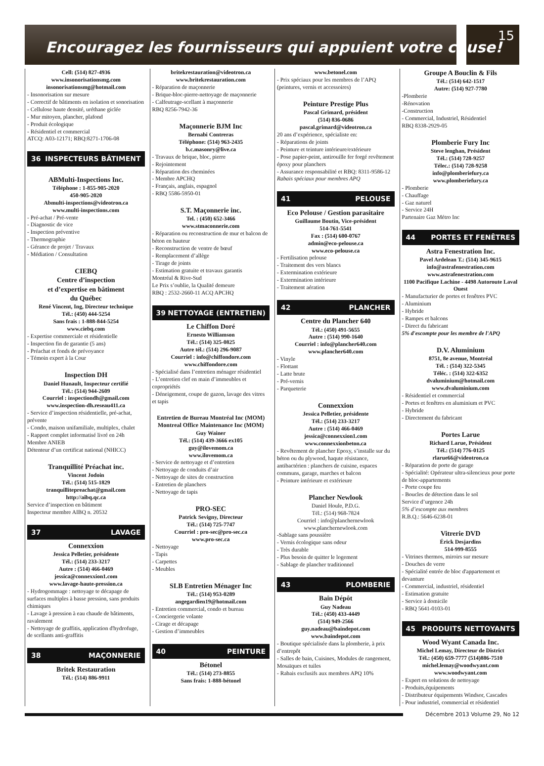Encouragez les fournisseurs qui appuient votre cause!
15
Cell: (514) 827-4936
www.insonorisationsmg.com
insonorisationsmg@hotmail.com
- Insonorisation sur mesure
- Correctif de bâtiments en isolation et sonorisation
- Cellulose haute densité, uréthane giclée
- Mur mitoyen, plancher, plafond
- Produit écologique
- Résidentiel et commercial
ATCQ: A03-12171; RBQ:8271-1706-08
36 INSPECTEURS BÂTIMENT
ABMulti-Inspections Inc.
Téléphone : 1-855-905-2020
450-905-2020
Abmulti-inspections@videotron.ca
www.multi-inspections.com
- Pré-achat / Pré-vente
- Diagnostic de vice
- Inspection préventive
- Thermographie
- Gérance de projet / Travaux
- Médiation / Consultation
CIEBQ
Centre d’inspection
et d’expertise en bâtiment
du Québec
René Vincent, Ing, Directeur technique
Tél.: (450) 444-5254
Sans frais : 1-888-844-5254
www.ciebq.com
- Expertise commerciale et résidentielle
- Inspection fin de garantie (5 ans)
- Préachat et fonds de prévoyance
- Témoin expert à la Cour
Inspection DH
Daniel Hunault, Inspecteur certifié
Tél.: (514) 944-2609
Courriel : inspectiondh@gmail.com
www.inspection-dh.reseau411.ca
- Service d’inspection résidentielle, pré-achat, prévente
- Condo, maison unifamiliale, multiplex, chalet
- Rapport complet informatisé livré en 24h
Membre ANIEB
Détenteur d’un certificat national (NHICC)
Tranquillité Préachat inc.
Vincent Jodoin
Tél.: (514) 515-1829
tranquillitepreachat@gmail.com
http://aibq.qc.ca
Service d’inspection en bâtiment
Inspecteur membre AIBQ n. 20532
37 LAVAGE
Connexxion
Jessica Pelletier, présidente
Tél.: (514) 233-3217
Autre : (514) 466-0469
jessica@connexxion1.com
www.lavage-haute-pression.ca
- Hydrogommage : nettoyage te décapage de surfaces multiples à basse pression, sans produits chimiques
- Lavage à pression à eau chaude de bâtiments, ravalement
- Nettoyage de graffitis, application d'hydrofuge, de scellants anti-graffitis
38 MAÇONNERIE
Britek Restauration
Tél.: (514) 886-9911
britekrestauration@videotron.ca
www.britekrestauration.com
- Réparation de maçonnerie
- Brique-bloc-pierre-nettoyage de maçonnerie
- Calfeutrage-scellant à maçonnerie
RBQ 8256-7942-36
Maçonnerie BJM Inc
Bernabi Contreras
Téléphone: (514) 963-2435
b.c.masonry@live.ca
- Travaux de brique, bloc, pierre
- Rejointement
- Réparation des cheminées
- Membre APCHQ
- Français, anglais, espagnol
- RBQ 5586-5950-01
S.T. Maçonnerie inc.
Tel. : (450) 652-3466
www.stmaconnerie.com
- Réparation ou reconstruction de mur et balcon de béton en hauteur
- Reconstruction de ventre de bœuf
- Remplacement d’allège
- Tirage de joints
- Estimation gratuite et travaux garantis
Montréal & Rive-Sud
Le Prix s’oublie, la Qualité demeure
RBQ : 2532-2660-11 ACQ APCHQ
39 NETTOYAGE (ENTRETIEN)
Le Chiffon Doré
Ernesto Williamson
Tél.: (514) 325-0825
Autre tél.: (514) 296-9087
Courriel : info@chiffondore.com
www.chiffondore.com
- Spécialisé dans l’entretien ménager résidentiel
- L’entretien clef en main d’immeubles et copropriétés
- Déneigement, coupe de gazon, lavage des vitres et tapis
Entretien de Bureau Montréal Inc (MOM)
Montreal Office Maintenance Inc (MOM)
Guy Wainer
Tél.: (514) 439-3666 ex105
guy@ilovemom.ca
www.ilovemom.ca
- Service de nettoyage et d’entretien
- Nettoyage de conduits d’air
- Nettoyage de sites de construction
- Entretien de planchers
- Nettoyage de tapis
PRO-SEC
Patrick Sevigny, Directeur
Tél.: (514) 725-7747
Courriel : pro-sec@pro-sec.ca
www.pro-sec.ca
- Nettoyage
- Tapis
- Carpettes
- Meubles
SLB Entretien Ménager Inc
Tél.: (514) 953-0289
angegardien19@hotmail.com
- Entretien commercial, condo et bureau
- Conciergerie volante
- Cirage et décapage
- Gestion d’immeubles
40 PEINTURE
Bétonel
Tél.: (514) 273-8855
Sans frais: 1-888-bétonel
www.betonel.com
- Prix spéciaux pour les membres de l’APQ (peintures, vernis et accessoires)
Peinture Prestige Plus
Pascal Grimard, président
(514) 836-0686
pascal.grimard@videotron.ca
20 ans d’expérience, spécialiste en:
- Réparations de joints
- Peinture et teinture intérieure/extérieure
- Pose papier-peint, antirouille fer forgé revêtement époxy pour planchers
- Assurance responsabilité et RBQ: 8311-9586-12
Rabais spéciaux pour membres APQ
41 PELOUSE
Eco Pelouse / Gestion parasitaire
Guillaume Boutin, Vice-président
514-761-5541
Fax : (514) 600-0767
admin@eco-pelouse.ca
www.eco-pelouse.ca
- Fertilisation pelouse
- Traitement des vers blancs
- Extermination extérieure
- Extermination intérieure
- Traitement aération
42 PLANCHER
Centre du Plancher 640
Tél.: (450) 491-5655
Autre : (514) 990-1640
Courriel : info@plancher640.com
www.plancher640.com
- Vinyle
- Flottant
- Latte brute
- Pré-vernis
- Parqueterie
Connexxion
Jessica Pelletier, présidente
Tél.: (514) 233-3217
Autre : (514) 466-0469
jessica@connexxion1.com
www.connexxionbeton.ca
- Revêtement de plancher Epoxy, s’installe sur du béton ou du plywood, haqute résistance, antibactérien : planchers de cuisine, espaces communs, garage, marches et balcon
- Peinture intérieure et extérieure
Plancher Newlook
Daniel Houle, P.D.G.
Tél.: (514) 968-7824
Courriel : info@planchernewlook
www.planchernewlook.com
-Sablage sans poussière
- Vernis écologique sans odeur
- Très durable
- Plus besoin de quitter le logement
- Sablage de plancher traditionnel
43 PLOMBERIE
Bain Dépôt
Guy Nadeau
Tél.: (450) 433-4449
(514) 949-2566
guy.nadeau@baindepot.com
www.baindepot.com
- Boutique spécialisée dans la plomberie, à prix d’entrepôt
- Salles de bain, Cuisines, Modules de rangement, Mosaïques et tuiles
- Rabais exclusifs aux membres APQ 10%
Groupe A Bouclin & Fils
Tél.: (514) 642-1517
Autre: (514) 927-7780
-Plomberie
-Rénovation
-Construction
- Commercial, Industriel, Résidentiel
RBQ 8338-2929-05
Plomberie Fury Inc
Steve lenghan, Président
Tél.: (514) 728-9257
Télec.: (514) 728-9258
info@plomberiefury.ca
www.plomberiefury.ca
- Plomberie
- Chauffage
- Gaz naturel
- Service 24H
Partenaire Gaz Métro Inc
44 PORTES ET FENÊTRES
Astra Fenestration Inc.
Pavel Ardelean T.: (514) 345-9615
info@astrafenestration.com
www.astrafenestration.com
1100 Pacifique Lachine - 4498 Autoroute Laval Ouest
- Manufacturier de portes et fenêtres PVC
- Aluminium
- Hybride
- Rampes et balcons
- Direct du fabricant
5% d'escompte pour les membre de l'APQ
D.V. Aluminium
8751, 8e avenue, Montréal
Tél. : (514) 322-5345
Téléc. : (514) 322-6352
dvaluminium@hotmail.com
www.dvaluminium.com
- Résidentiel et commercial
- Portes et fenêtres en aluminium et PVC
- Hybride
- Directement du fabricant
Portes Larue
Richard Larue, Président
Tél.: (514) 776-0125
rlarue66@videotron.ca
- Réparation de porte de garage
- Spécialité: Opérateur ultra-silencieux pour porte de bloc-appartements
- Porte coupe feu
- Boucles de détection dans le sol
Service d’urgence 24h
5% d’escompte aux membres
R.B.Q.: 5646-6238-01
Vitrerie DVD
Érick Desjardins
514-999-8555
- Vitrines thermos, miroirs sur mesure
- Douches de verre
- Spécialité entrée de bloc d'appartement et devanture
- Commercial, industriel, résidentiel
- Estimation gratuite
- Service à domicile
- RBQ 5641-0103-01
45 PRODUITS NETTOYANTS
Wood Wyant Canada Inc.
Michel Lemay, Directeur de District
Tél.: (450) 659-7777 (514)886-7510
michel.lemay@woodwyant.com
www.woodwyant.com
- Expert en solutions de nettoyage
- Produits,équipements
- Distributeur équipements Windsor, Cascades
- Pour industriel, commercial et résidentiel
Décembre 2013 Volume 29, No 12